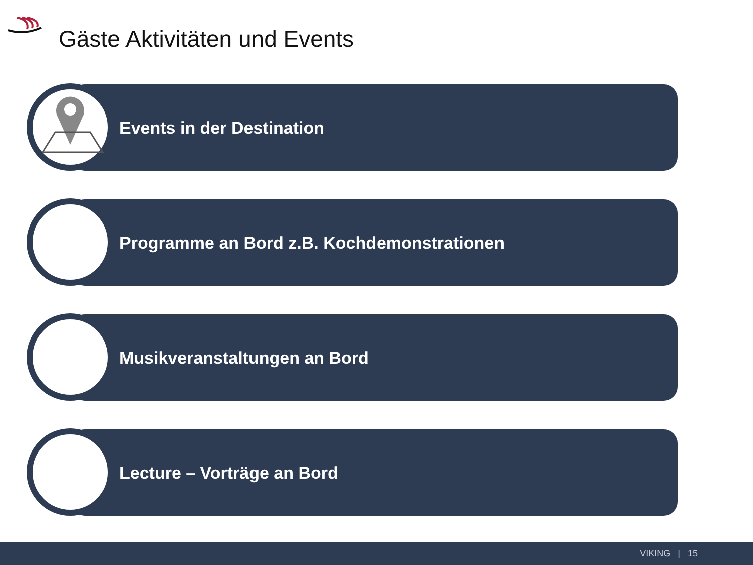Gäste Aktivitäten und Events
Events in der Destination
Programme an Bord z.B. Kochdemonstrationen
Musikveranstaltungen an Bord
Lecture – Vorträge an Bord
VIKING | 15